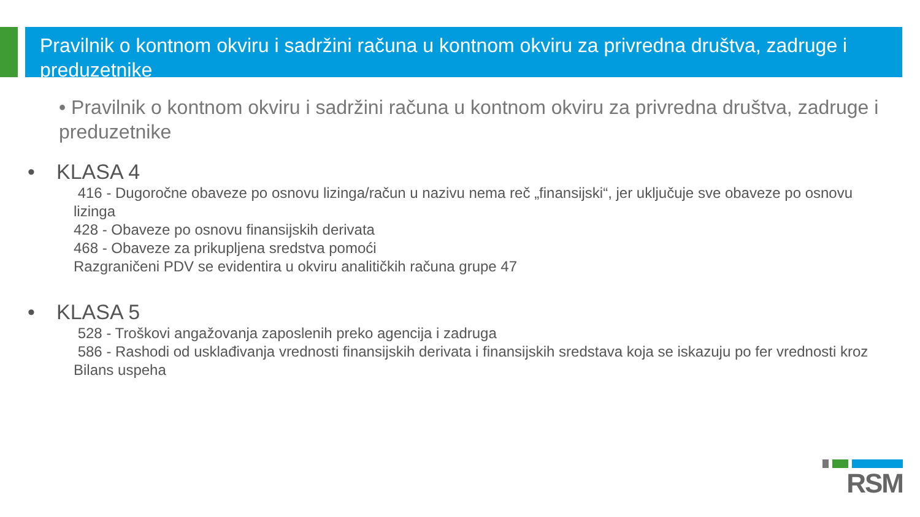Pravilnik o kontnom okviru i sadržini računa u kontnom okviru za privredna društva, zadruge i preduzetnike
• Pravilnik o kontnom okviru i sadržini računa u kontnom okviru za privredna društva, zadruge i preduzetnike
• KLASA 4
416 - Dugoročne obaveze po osnovu lizinga/račun u nazivu nema reč „finansijski“, jer uključuje sve obaveze po osnovu lizinga
428 - Obaveze po osnovu finansijskih derivata
468 - Obaveze za prikupljena sredstva pomoći
Razgraničeni PDV se evidentira u okviru analitičkih računa grupe 47
• KLASA 5
528 - Troškovi angažovanja zaposlenih preko agencija i zadruga
586 - Rashodi od usklađivanja vrednosti finansijskih derivata i finansijskih sredstava koja se iskazuju po fer vrednosti kroz Bilans uspeha
RSM